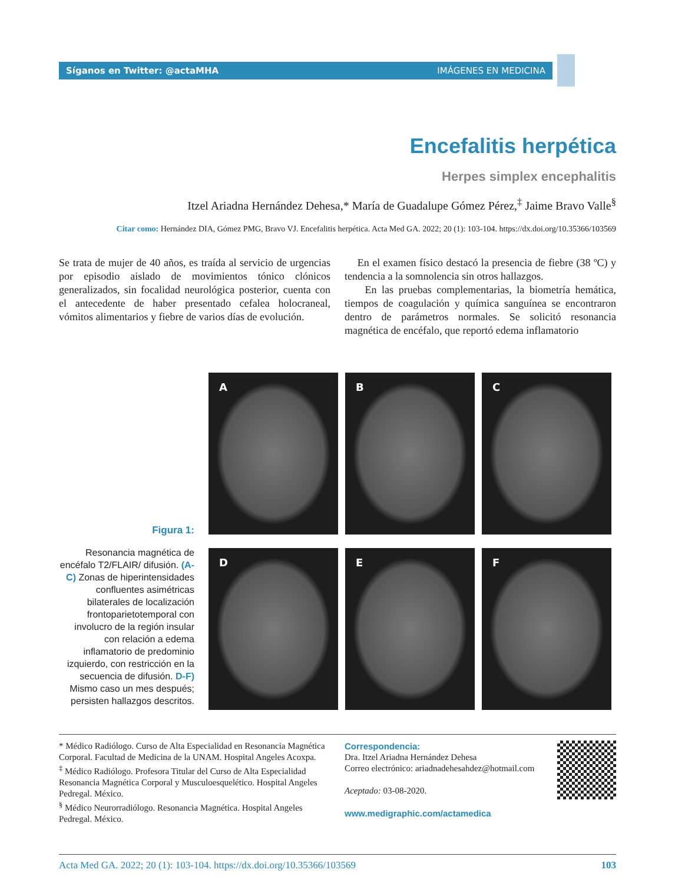Síganos en Twitter: @actaMHA IMÁGENES EN MEDICINA
Encefalitis herpética
Herpes simplex encephalitis
Itzel Ariadna Hernández Dehesa,* María de Guadalupe Gómez Pérez,<sup>‡</sup> Jaime Bravo Valle<sup>§</sup>
Citar como: Hernández DIA, Gómez PMG, Bravo VJ. Encefalitis herpética. Acta Med GA. 2022; 20 (1): 103-104. https://dx.doi.org/10.35366/103569
Se trata de mujer de 40 años, es traída al servicio de urgencias por episodio aislado de movimientos tónico clónicos generalizados, sin focalidad neurológica posterior, cuenta con el antecedente de haber presentado cefalea holocraneal, vómitos alimentarios y fiebre de varios días de evolución.
En el examen físico destacó la presencia de fiebre (38 ºC) y tendencia a la somnolencia sin otros hallazgos.
En las pruebas complementarias, la biometría hemática, tiempos de coagulación y química sanguínea se encontraron dentro de parámetros normales. Se solicitó resonancia magnética de encéfalo, que reportó edema inflamatorio
Figura 1:
Resonancia magnética de encéfalo T2/FLAIR/ difusión. (A-C) Zonas de hiperintensidades confluentes asimétricas bilaterales de localización frontoparietotemporal con involucro de la región insular con relación a edema inflamatorio de predominio izquierdo, con restricción en la secuencia de difusión. D-F) Mismo caso un mes después; persisten hallazgos descritos.
A
B
C
D
E
F
* Médico Radiólogo. Curso de Alta Especialidad en Resonancia Magnética Corporal. Facultad de Medicina de la UNAM. Hospital Angeles Acoxpa.
<sup>‡</sup> Médico Radiólogo. Profesora Titular del Curso de Alta Especialidad Resonancia Magnética Corporal y Musculoesquelético. Hospital Angeles Pedregal. México.
<sup>§</sup> Médico Neurorradiólogo. Resonancia Magnética. Hospital Angeles Pedregal. México.
Correspondencia:
Dra. Itzel Ariadna Hernández Dehesa
Correo electrónico: ariadnadehesahdez@hotmail.com
Aceptado: 03-08-2020.
www.medigraphic.com/actamedica
Acta Med GA. 2022; 20 (1): 103-104. https://dx.doi.org/10.35366/103569 103